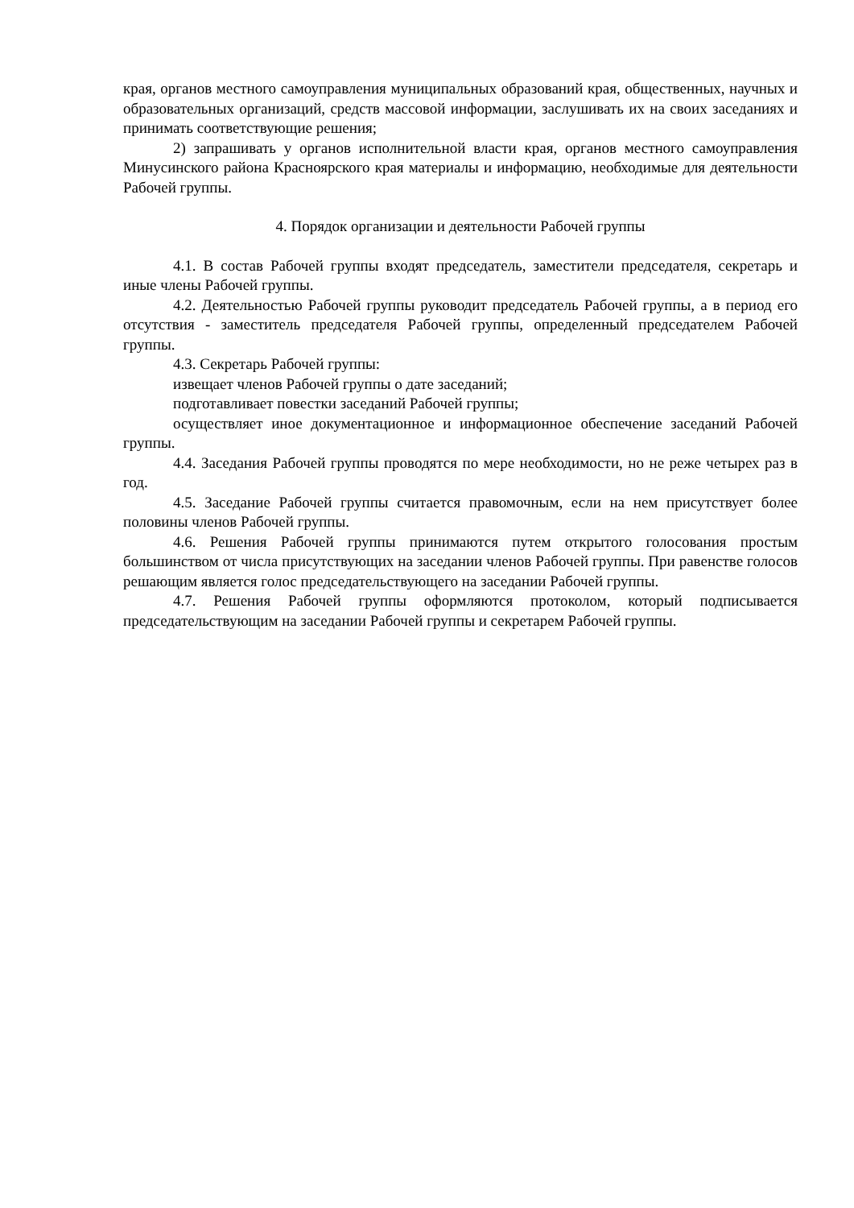края, органов местного самоуправления муниципальных образований края, общественных, научных и образовательных организаций, средств массовой информации, заслушивать их на своих заседаниях и принимать соответствующие решения;
2) запрашивать у органов исполнительной власти края, органов местного самоуправления Минусинского района Красноярского края материалы и информацию, необходимые для деятельности Рабочей группы.
4. Порядок организации и деятельности Рабочей группы
4.1. В состав Рабочей группы входят председатель, заместители председателя, секретарь и иные члены Рабочей группы.
4.2. Деятельностью Рабочей группы руководит председатель Рабочей группы, а в период его отсутствия - заместитель председателя Рабочей группы, определенный председателем Рабочей группы.
4.3. Секретарь Рабочей группы:
извещает членов Рабочей группы о дате заседаний;
подготавливает повестки заседаний Рабочей группы;
осуществляет иное документационное и информационное обеспечение заседаний Рабочей группы.
4.4. Заседания Рабочей группы проводятся по мере необходимости, но не реже четырех раз в год.
4.5. Заседание Рабочей группы считается правомочным, если на нем присутствует более половины членов Рабочей группы.
4.6. Решения Рабочей группы принимаются путем открытого голосования простым большинством от числа присутствующих на заседании членов Рабочей группы. При равенстве голосов решающим является голос председательствующего на заседании Рабочей группы.
4.7. Решения Рабочей группы оформляются протоколом, который подписывается председательствующим на заседании Рабочей группы и секретарем Рабочей группы.